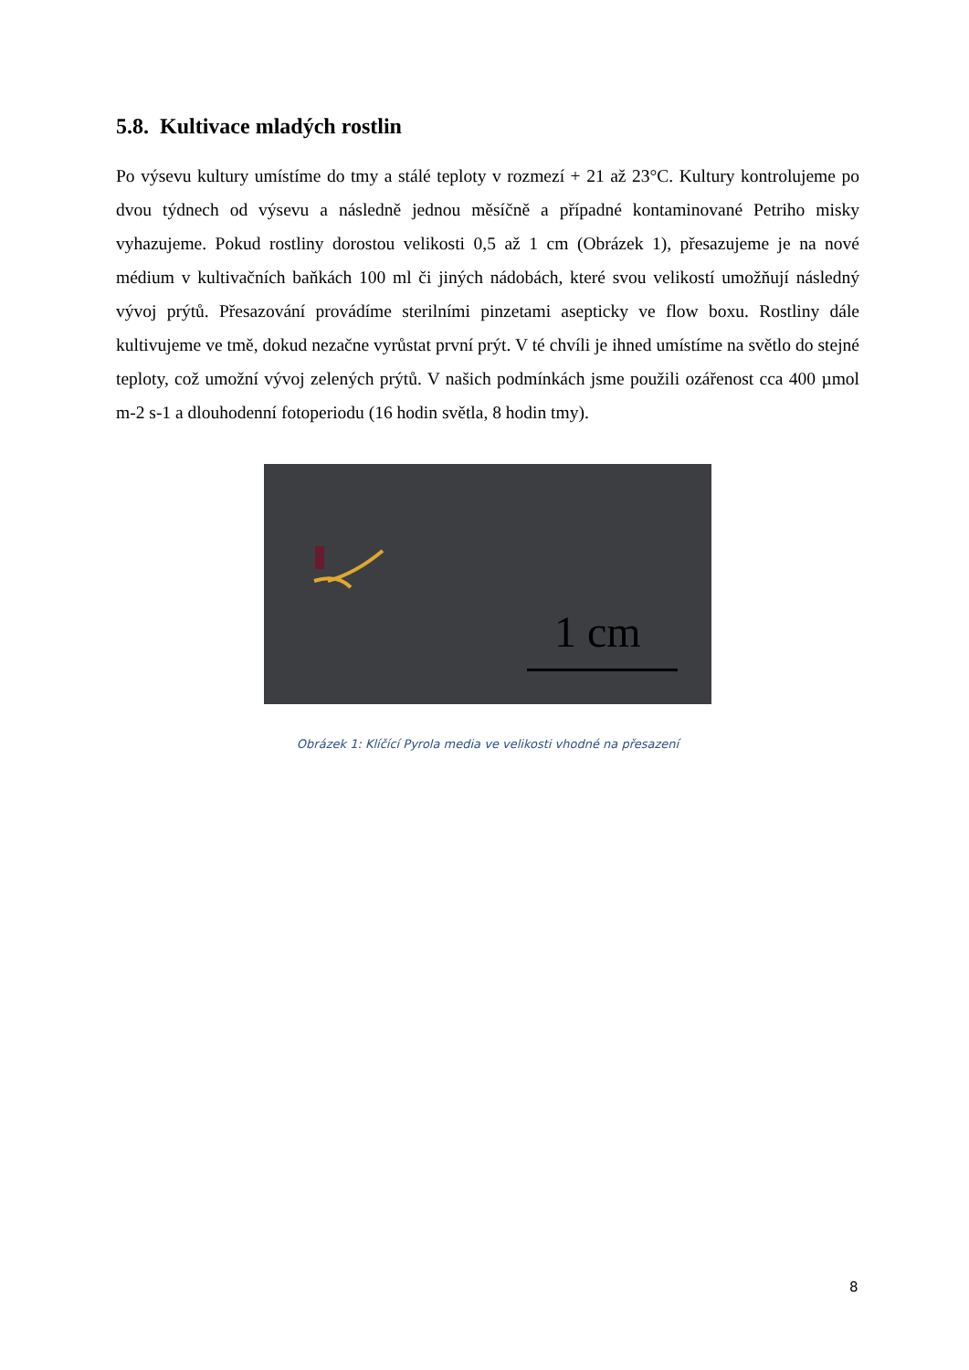5.8. Kultivace mladých rostlin
Po výsevu kultury umístíme do tmy a stálé teploty v rozmezí + 21 až 23°C. Kultury kontrolujeme po dvou týdnech od výsevu a následně jednou měsíčně a případné kontaminované Petriho misky vyhazujeme. Pokud rostliny dorostou velikosti 0,5 až 1 cm (Obrázek 1), přesazujeme je na nové médium v kultivačních baňkách 100 ml či jiných nádobách, které svou velikostí umožňují následný vývoj prýtů. Přesazování provádíme sterilními pinzetami asepticky ve flow boxu. Rostliny dále kultivujeme ve tmě, dokud nezačne vyrůstat první prýt. V té chvíli je ihned umístíme na světlo do stejné teploty, což umožní vývoj zelených prýtů. V našich podmínkách jsme použili ozářenost cca 400 µmol m-2 s-1 a dlouhodenní fotoperiodu (16 hodin světla, 8 hodin tmy).
1 cm
Obrázek 1: Klíčící Pyrola media ve velikosti vhodné na přesazení
8